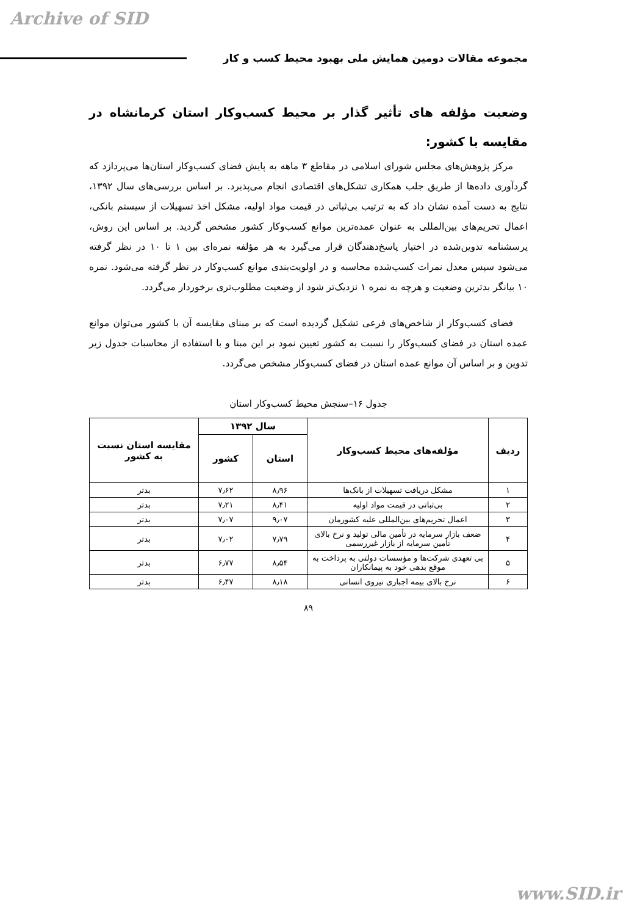Archive of SID
مجموعه مقالات دومین همایش ملی بهبود محیط کسب و کار
وضعیت مؤلفه های تأثیر گذار بر محیط کسب‌وکار استان کرمانشاه در مقایسه با کشور:
مرکز پژوهش‌های مجلس شورای اسلامی در مقاطع ۳ ماهه به پایش فضای کسب‌وکار استان‌ها می‌پردازد که گردآوری داده‌ها از طریق جلب همکاری تشکل‌های اقتصادی انجام می‌پذیرد. بر اساس بررسی‌های سال ۱۳۹۲، نتایج به دست آمده نشان داد که به ترتیب بی‌ثباتی در قیمت مواد اولیه، مشکل اخذ تسهیلات از سیستم بانکی، اعمال تحریم‌های بین‌المللی به عنوان عمده‌ترین موانع کسب‌وکار کشور مشخص گردید. بر اساس این روش، پرسشنامه تدوین‌شده در اختیار پاسخ‌دهندگان قرار می‌گیرد به هر مؤلفه نمره‌ای بین ۱ تا ۱۰ در نظر گرفته می‌شود سپس معدل نمرات کسب‌شده محاسبه و در اولویت‌بندی موانع کسب‌وکار در نظر گرفته می‌شود. نمره ۱۰ بیانگر بدترین وضعیت و هرچه به نمره ۱ نزدیک‌تر شود از وضعیت مطلوب‌تری برخوردار می‌گردد.
فضای کسب‌وکار از شاخص‌های فرعی تشکیل گردیده است که بر مبنای مقایسه آن با کشور می‌توان موانع عمده استان در فضای کسب‌وکار را نسبت به کشور تعیین نمود بر این مبنا و با استفاده از محاسبات جدول زیر تدوین و بر اساس آن موانع عمده استان در فضای کسب‌وکار مشخص می‌گردد.
جدول ۱۶–سنجش محیط کسب‌وکار استان
| ردیف | مؤلفه‌های محیط کسب‌وکار | سال ۱۳۹۲ | | مقایسه استان نسبت به کشور |
| --- | --- | --- | --- | --- |
| | | استان | کشور | |
| ۱ | مشکل دریافت تسهیلات از بانک‌ها | ۸٫۹۶ | ۷٫۶۲ | بدتر |
| ۲ | بی‌ثباتی در قیمت مواد اولیه | ۸٫۴۱ | ۷٫۲۱ | بدتر |
| ۳ | اعمال تحریم‌های بین‌المللی علیه کشورمان | ۹٫۰۷ | ۷٫۰۷ | بدتر |
| ۴ | ضعف بازار سرمایه در تأمین مالی تولید و نرخ بالای تأمین سرمایه از بازار غیررسمی | ۷٫۷۹ | ۷٫۰۲ | بدتر |
| ۵ | بی تعهدی شرکت‌ها و مؤسسات دولتی به پرداخت به موقع بدهی خود به پیمانکاران | ۸٫۵۴ | ۶٫۷۷ | بدتر |
| ۶ | نرخ بالای بیمه اجباری نیروی انسانی | ۸٫۱۸ | ۶٫۴۷ | بدتر |
۸۹
www.SID.ir